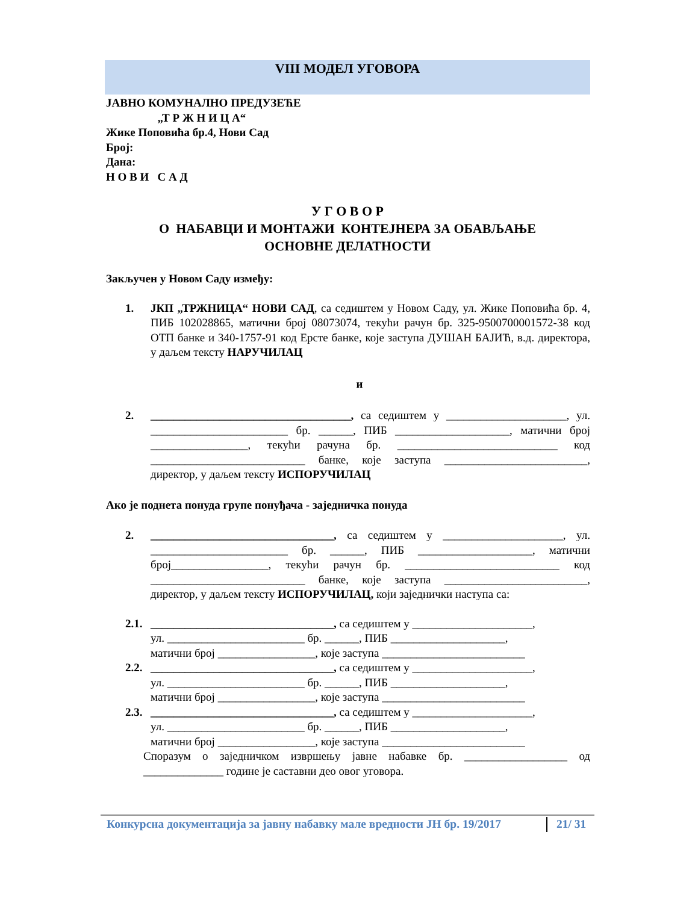VIII МОДЕЛ УГОВОРА
ЈАВНО КОМУНАЛНО ПРЕДУЗЕЋЕ
„Т Р Ж Н И Ц А“
Жике Поповића бр.4, Нови Сад
Број:
Дана:
Н О В И С А Д
У Г О В О Р
О НАБАВЦИ И МОНТАЖИ КОНТЕЈНЕРА ЗА ОБАВЉАЊЕ
ОСНОВНЕ ДЕЛАТНОСТИ
Закључен у Новом Саду између:
1. ЈКП „ТРЖНИЦА“ НОВИ САД, са седиштем у Новом Саду, ул. Жике Поповића бр. 4, ПИБ 102028865, матични број 08073074, текући рачун бр. 325-9500700001572-38 код ОТП банке и 340-1757-91 код Ерсте банке, које заступа ДУШАН БАЈИЋ, в.д. директора, у даљем тексту НАРУЧИЛАЦ
и
2. ___________________________________, са седиштем у _____________________, ул. ________________________ бр. ______, ПИБ ____________________, матични број _________________, текући рачуна бр. ____________________________ код ___________________________ банке, које заступа _________________________, директор, у даљем тексту ИСПОРУЧИЛАЦ
Ако је поднета понуда групе понуђача - заједничка понуда
2. ________________________________, са седиштем у _____________________, ул. ________________________ бр. ______, ПИБ ____________________, матични број_________________, текући рачун бр. ___________________________ код ___________________________ банке, које заступа _________________________, директор, у даљем тексту ИСПОРУЧИЛАЦ, који заједнички наступа са:
2.1.
________________________________, са седиштем у _____________________,
ул. ________________________ бр. ______, ПИБ ____________________,
матични број _________________, које заступа _________________________
2.2.
________________________________, са седиштем у _____________________,
ул. ________________________ бр. ______, ПИБ ____________________,
матични број _________________, које заступа _________________________
2.3.
________________________________, са седиштем у _____________________,
ул. ________________________ бр. ______, ПИБ ____________________,
матични број _________________, које заступа _________________________
Споразум о заједничком извршењу јавне набавке бр. __________________ од ______________ године је саставни део овог уговора.
Конкурсна документација за јавну набавку мале вредности ЈН бр. 19/2017
21/ 31